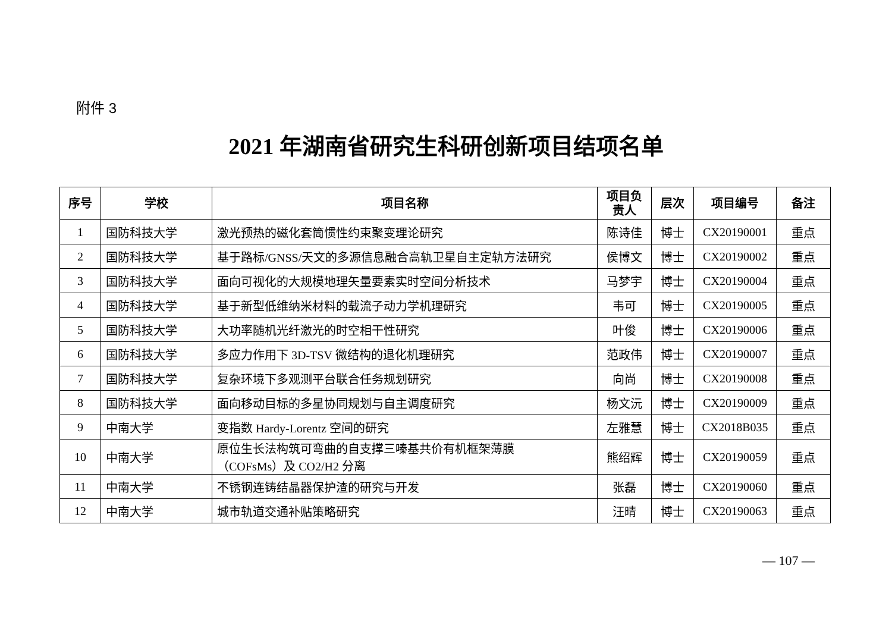附件 3
2021 年湖南省研究生科研创新项目结项名单
| 序号 | 学校 | 项目名称 | 项目负 责人 | 层次 | 项目编号 | 备注 |
| --- | --- | --- | --- | --- | --- | --- |
| 1 | 国防科技大学 | 激光预热的磁化套筒惯性约束聚变理论研究 | 陈诗佳 | 博士 | CX20190001 | 重点 |
| 2 | 国防科技大学 | 基于路标/GNSS/天文的多源信息融合高轨卫星自主定轨方法研究 | 侯博文 | 博士 | CX20190002 | 重点 |
| 3 | 国防科技大学 | 面向可视化的大规模地理矢量要素实时空间分析技术 | 马梦宇 | 博士 | CX20190004 | 重点 |
| 4 | 国防科技大学 | 基于新型低维纳米材料的载流子动力学机理研究 | 韦可 | 博士 | CX20190005 | 重点 |
| 5 | 国防科技大学 | 大功率随机光纤激光的时空相干性研究 | 叶俊 | 博士 | CX20190006 | 重点 |
| 6 | 国防科技大学 | 多应力作用下 3D-TSV 微结构的退化机理研究 | 范政伟 | 博士 | CX20190007 | 重点 |
| 7 | 国防科技大学 | 复杂环境下多观测平台联合任务规划研究 | 向尚 | 博士 | CX20190008 | 重点 |
| 8 | 国防科技大学 | 面向移动目标的多星协同规划与自主调度研究 | 杨文沅 | 博士 | CX20190009 | 重点 |
| 9 | 中南大学 | 变指数 Hardy-Lorentz 空间的研究 | 左雅慧 | 博士 | CX2018B035 | 重点 |
| 10 | 中南大学 | 原位生长法构筑可弯曲的自支撑三嗪基共价有机框架薄膜 （COFsMs）及 CO2/H2 分离 | 熊绍辉 | 博士 | CX20190059 | 重点 |
| 11 | 中南大学 | 不锈钢连铸结晶器保护渣的研究与开发 | 张磊 | 博士 | CX20190060 | 重点 |
| 12 | 中南大学 | 城市轨道交通补贴策略研究 | 汪晴 | 博士 | CX20190063 | 重点 |
— 107 —